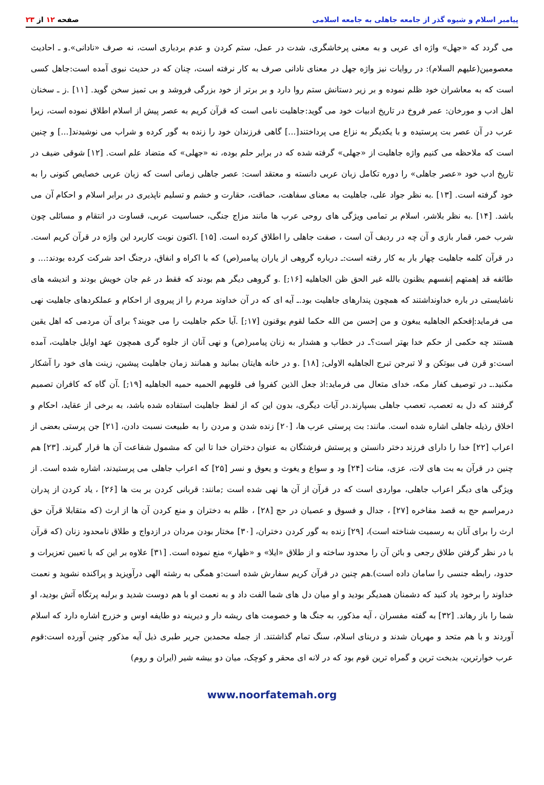پیامبر اسلام و شیوه گذر از جامعه جاهلی به جامعه اسلامی
صفحه ۱۲ از ۲۳
می گردد که «جهل» واژه ای عربی و به معنی پرخاشگری، شدت در عمل، ستم کردن و عدم بردباری است، نه صرف «نادانی».و ـ احادیث معصومین(علیهم السلام): در روایات نیز واژه جهل در معنای نادانی صرف به کار نرفته است، چنان که در حدیث نبوی آمده است:جاهل کسی است که به معاشران خود ظلم نموده و بر زیر دستانش ستم روا دارد و بر برتر از خود بزرگی فروشد و بی تمیز سخن گوید. [۱۱] .ز ـ سخنان اهل ادب و مورخان: عمر فروخ در تاریخ ادبیات خود می گوید:جاهلیت نامی است که قرآن کریم به عصر پیش از اسلام اطلاق نموده است، زیرا عرب در آن عصر بت پرستیده و با یکدیگر به نزاع می پرداختند[...] گاهی فرزندان خود را زنده به گور کرده و شراب می نوشیدند[...] و چنین است که ملاحظه می کنیم واژه جاهلیت از «جهلی» گرفته شده که در برابر حلم بوده، نه «جهلی» که متضاد علم است. [۱۲] شوقی ضیف در تاریخ ادب خود «عصر جاهلی» را دوره تکامل زبان عربی دانسته و معتقد است: عصر جاهلی زمانی است که زبان عربی خصایص کنونی را به خود گرفته است. [۱۳] .به نظر جواد علی، جاهلیت به معنای سفاهت، حماقت، حقارت و خشم و تسلیم ناپذیری در برابر اسلام و احکام آن می باشد. [۱۴] .به نظر بلاشر، اسلام بر تمامی ویژگی های روحی عرب ها مانند مزاج جنگی، حساسیت عربی، قساوت در انتقام و مسائلی چون شرب خمر، قمار بازی و آن چه در ردیف آن است ، صفت جاهلی را اطلاق کرده است. [۱۵] .اکنون نوبت کاربرد این واژه در قرآن کریم است. در قرآن کلمه جاهلیت چهار بار به کار رفته است:ـ درباره گروهی از یاران پیامبر(ص) که با اکراه و انفاق، درجنگ احد شرکت کرده بودند:... و طائفه قد إهمتهم إنفسهم یظنون بالله غیر الحق ظن الجاهلیه [۱۶;] .و گروهی دیگر هم بودند که فقط در غم جان خویش بودند و اندیشه های ناشایستی در باره خداونداشتند که همچون پندارهای جاهلیت بود.ـ آیه ای که در آن خداوند مردم را از پیروی از احکام و عملکردهای جاهلیت نهی می فرماید:إفحکم الجاهلیه یبغون و من إحسن من الله حکما لقوم یوقنون [۱۷;] .آیا حکم جاهلیت را می جویند؟ برای آن مردمی که اهل یقین هستند چه حکمی از حکم خدا بهتر است؟ـ در خطاب و هشدار به زنان پیامبر(ص) و نهی آنان از جلوه گری همچون عهد اوایل جاهلیت، آمده است:و قرن فی بیوتکن و لا تبرجن تبرج الجاهلیه الاولی; [۱۸] .و در خانه هایتان بمانید و همانند زمان جاهلیت پیشین، زینت های خود را آشکار مکنید.ـ در توصیف کفار مکه، خدای متعال می فرماید:اذ جعل الذین کفروا فی قلوبهم الحمیه حمیه الجاهلیه [۱۹;] .آن گاه که کافران تصمیم گرفتند که دل به تعصب، تعصب جاهلی بسپارند.در آیات دیگری، بدون این که از لفظ جاهلیت استفاده شده باشد، به برخی از عقاید، احکام و اخلاق رذیله جاهلی اشاره شده است. مانند: بت پرستی عرب ها، [۲۰] زنده شدن و مردن را به طبیعت نسبت دادن، [۲۱] جن پرستی بعضی از اعراب [۲۲] خدا را دارای فرزند دختر دانستن و پرستش فرشتگان به عنوان دختران خدا تا این که مشمول شفاعت آن ها قرار گیرند. [۲۳] هم چنین در قرآن به بت های لات، عزی، منات [۲۴] ود و سواع و یغوث و یعوق و نسر [۲۵] که اعراب جاهلی می پرستیدند، اشاره شده است. از ویژگی های دیگر اعراب جاهلی، مواردی است که در قرآن از آن ها نهی شده است ;مانند: قربانی کردن بر بت ها [۲۶] ، یاد کردن از پدران درمراسم حج به قصد مفاخره [۲۷] ، جدال و فسوق و عصیان در حج [۲۸] ، ظلم به دختران و منع کردن آن ها از ارث (که متقابلا قرآن حق ارث را برای آنان به رسمیت شناخته است)، [۲۹] زنده به گور کردن دختران، [۳۰] مختار بودن مردان در ازدواج و طلاق نامحدود زنان (که قرآن با در نظر گرفتن طلاق رجعی و بائن آن را محدود ساخته و از طلاق «ایلا» و «ظهار» منع نموده است. [۳۱] علاوه بر این که با تعیین تعزیرات و حدود، رابطه جنسی را سامان داده است).هم چنین در قرآن کریم سفارش شده است:و همگی به رشته الهی درآویزید و پراکنده نشوید و نعمت خداوند را برخود یاد کنید که دشمنان همدیگر بودید و او میان دل های شما الفت داد و به نعمت او با هم دوست شدید و برلبه پرتگاه آتش بودید، او شما را باز رهاند. [۳۲] به گفته مفسران ، آیه مذکور، به جنگ ها و خصومت های ریشه دار و دیرینه دو طایفه اوس و خزرج اشاره دارد که اسلام آوردند و با هم متحد و مهربان شدند و دربنای اسلام، سنگ تمام گذاشتند. از جمله محمدبن جریر طبری ذیل آیه مذکور چنین آورده است:قوم عرب خوارترین، بدبخت ترین و گمراه ترین قوم بود که در لانه ای محقر و کوچک، میان دو بیشه شیر (ایران و روم)
www.noorfatemah.org